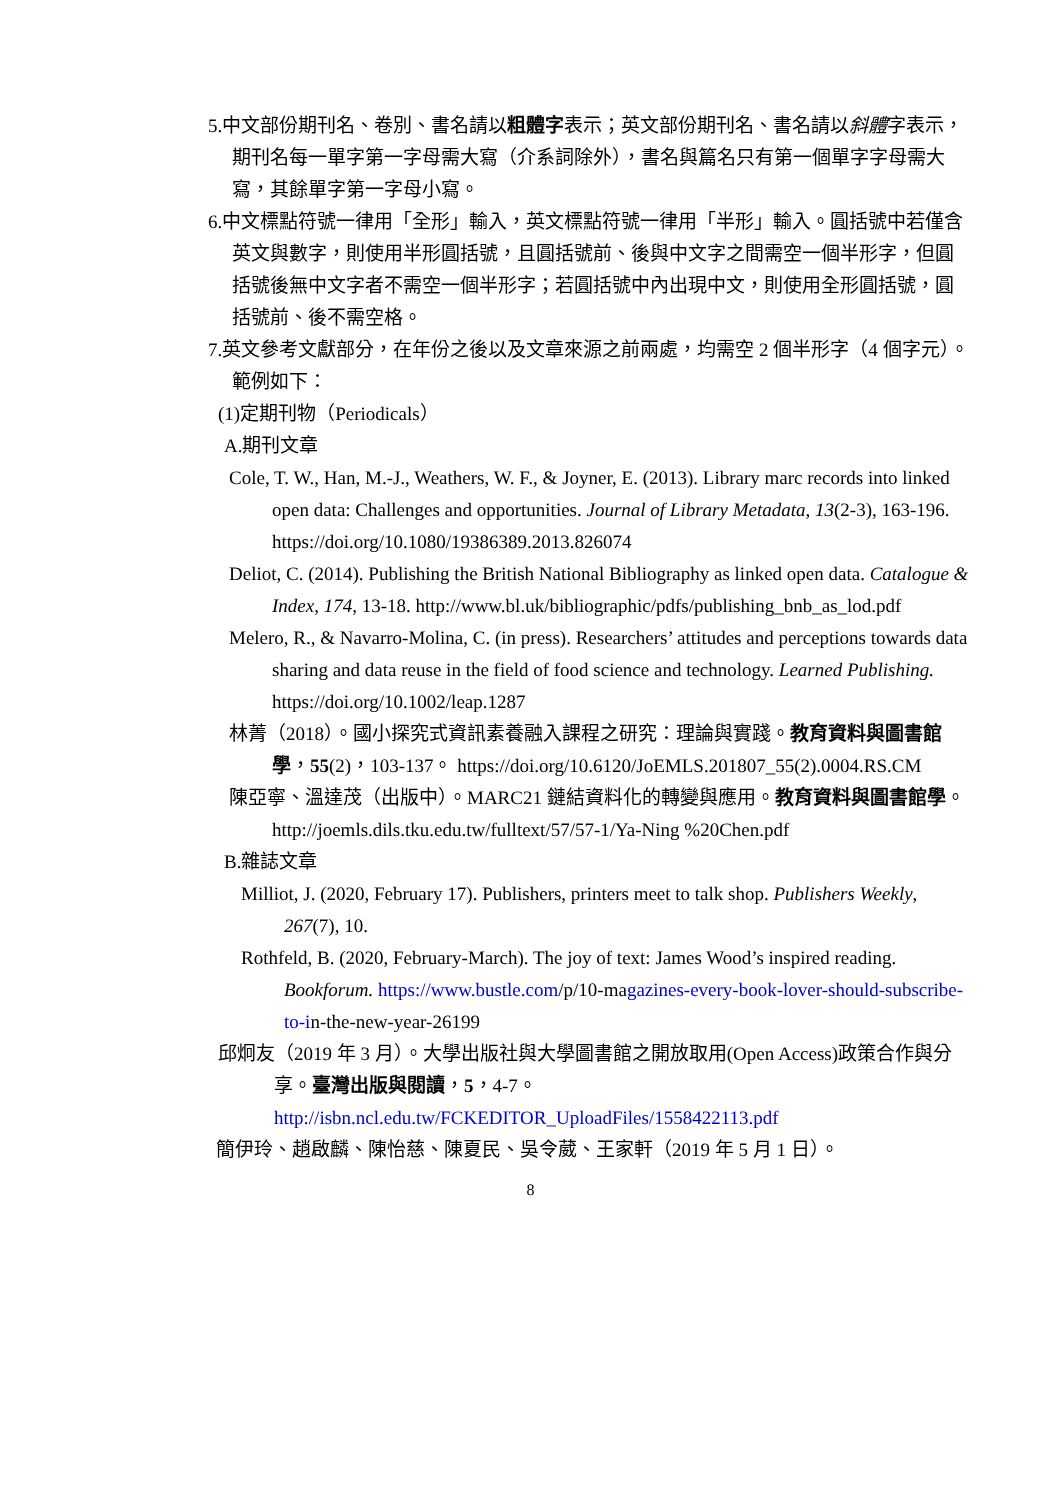5.中文部份期刊名、卷別、書名請以粗體字表示；英文部份期刊名、書名請以斜體字表示，期刊名每一單字第一字母需大寫（介系詞除外），書名與篇名只有第一個單字字母需大寫，其餘單字第一字母小寫。
6.中文標點符號一律用「全形」輸入，英文標點符號一律用「半形」輸入。圓括號中若僅含英文與數字，則使用半形圓括號，且圓括號前、後與中文字之間需空一個半形字，但圓括號後無中文字者不需空一個半形字；若圓括號中內出現中文，則使用全形圓括號，圓括號前、後不需空格。
7.英文參考文獻部分，在年份之後以及文章來源之前兩處，均需空 2 個半形字（4 個字元）。
範例如下：
(1)定期刊物（Periodicals）
A.期刊文章
Cole, T. W., Han, M.-J., Weathers, W. F., & Joyner, E. (2013). Library marc records into linked open data: Challenges and opportunities. Journal of Library Metadata, 13(2-3), 163-196. https://doi.org/10.1080/19386389.2013.826074
Deliot, C. (2014). Publishing the British National Bibliography as linked open data. Catalogue & Index, 174, 13-18. http://www.bl.uk/bibliographic/pdfs/publishing_bnb_as_lod.pdf
Melero, R., & Navarro-Molina, C. (in press). Researchers’ attitudes and perceptions towards data sharing and data reuse in the field of food science and technology. Learned Publishing. https://doi.org/10.1002/leap.1287
林菁（2018）。國小探究式資訊素養融入課程之研究：理論與實踐。教育資料與圖書館學，55(2)，103-137。 https://doi.org/10.6120/JoEMLS.201807_55(2).0004.RS.CM
陳亞寧、溫達茂（出版中）。MARC21 鏈結資料化的轉變與應用。教育資料與圖書館學。http://joemls.dils.tku.edu.tw/fulltext/57/57-1/Ya-Ning %20Chen.pdf
B.雜誌文章
Milliot, J. (2020, February 17). Publishers, printers meet to talk shop. Publishers Weekly, 267(7), 10.
Rothfeld, B. (2020, February-March). The joy of text: James Wood’s inspired reading. Bookforum. https://www.bustle.com/p/10-magazines-every-book-lover-should-subscribe-to-in-the-new-year-26199
邱炯友（2019 年 3 月）。大學出版社與大學圖書館之開放取用(Open Access)政策合作與分享。臺灣出版與閱讀，5，4-7。 http://isbn.ncl.edu.tw/FCKEDITOR_UploadFiles/1558422113.pdf
簡伊玲、趙啟麟、陳怡慈、陳夏民、吳令葳、王家軒（2019 年 5 月 1 日）。
8